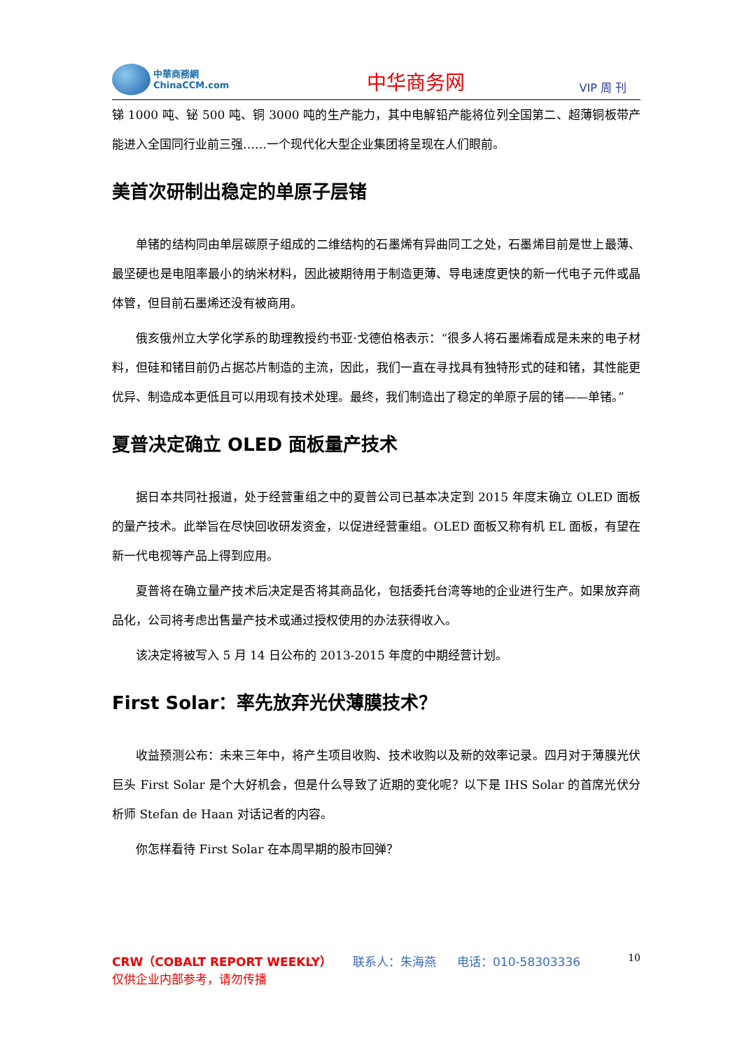中華商務網
ChinaCCM.com
中华商务网
VIP 周 刊
锑 1000 吨、铋 500 吨、铜 3000 吨的生产能力，其中电解铅产能将位列全国第二、超薄铜板带产能进入全国同行业前三强……一个现代化大型企业集团将呈现在人们眼前。
美首次研制出稳定的单原子层锗
单锗的结构同由单层碳原子组成的二维结构的石墨烯有异曲同工之处，石墨烯目前是世上最薄、最坚硬也是电阻率最小的纳米材料，因此被期待用于制造更薄、导电速度更快的新一代电子元件或晶体管，但目前石墨烯还没有被商用。
俄亥俄州立大学化学系的助理教授约书亚·戈德伯格表示：“很多人将石墨烯看成是未来的电子材料，但硅和锗目前仍占据芯片制造的主流，因此，我们一直在寻找具有独特形式的硅和锗，其性能更优异、制造成本更低且可以用现有技术处理。最终，我们制造出了稳定的单原子层的锗——单锗。”
夏普决定确立 OLED 面板量产技术
据日本共同社报道，处于经营重组之中的夏普公司已基本决定到 2015 年度末确立 OLED 面板的量产技术。此举旨在尽快回收研发资金，以促进经营重组。OLED 面板又称有机 EL 面板，有望在新一代电视等产品上得到应用。
夏普将在确立量产技术后决定是否将其商品化，包括委托台湾等地的企业进行生产。如果放弃商品化，公司将考虑出售量产技术或通过授权使用的办法获得收入。
该决定将被写入 5 月 14 日公布的 2013-2015 年度的中期经营计划。
First Solar：率先放弃光伏薄膜技术？
收益预测公布：未来三年中，将产生项目收购、技术收购以及新的效率记录。四月对于薄膜光伏巨头 First Solar 是个大好机会，但是什么导致了近期的变化呢？以下是 IHS Solar 的首席光伏分析师 Stefan de Haan 对话记者的内容。
你怎样看待 First Solar 在本周早期的股市回弹？
CRW（COBALT REPORT WEEKLY） 联系人：朱海燕 电话：010-58303336 10
仅供企业内部参考，请勿传播